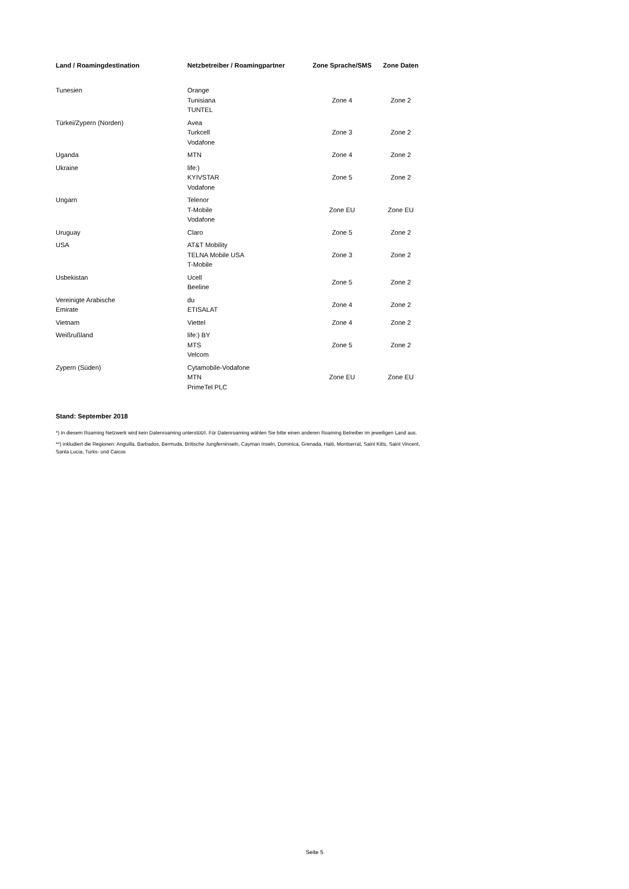| Land / Roamingdestination | Netzbetreiber / Roamingpartner | Zone Sprache/SMS | Zone Daten |
| --- | --- | --- | --- |
| Tunesien | Orange Tunisiana TUNTEL | Zone 4 | Zone 2 |
| Türkei/Zypern (Norden) | Avea Turkcell Vodafone | Zone 3 | Zone 2 |
| Uganda | MTN | Zone 4 | Zone 2 |
| Ukraine | life:) KYIVSTAR Vodafone | Zone 5 | Zone 2 |
| Ungarn | Telenor T-Mobile Vodafone | Zone EU | Zone EU |
| Uruguay | Claro | Zone 5 | Zone 2 |
| USA | AT&T Mobility TELNA Mobile USA T-Mobile | Zone 3 | Zone 2 |
| Usbekistan | Ucell Beeline | Zone 5 | Zone 2 |
| Vereinigte Arabische Emirate | du ETISALAT | Zone 4 | Zone 2 |
| Vietnam | Viettel | Zone 4 | Zone 2 |
| Weißrußland | life:) BY MTS Velcom | Zone 5 | Zone 2 |
| Zypern (Süden) | Cytamobile-Vodafone MTN PrimeTel PLC | Zone EU | Zone EU |
Stand: September 2018
*) In diesem Roaming Netzwerk wird kein Datenroaming unterstützt. Für Datenroaming wählen Sie bitte einen anderen Roaming Betreiber im jeweiligen Land aus.
**) inkludiert die Regionen: Anguilla, Barbados, Bermuda, Britische Jungferninseln, Cayman Inseln, Dominica, Grenada, Haiti, Montserrat, Saint Kitts, Saint Vincent, Santa Lucia, Turks- und Caicos
Seite 5